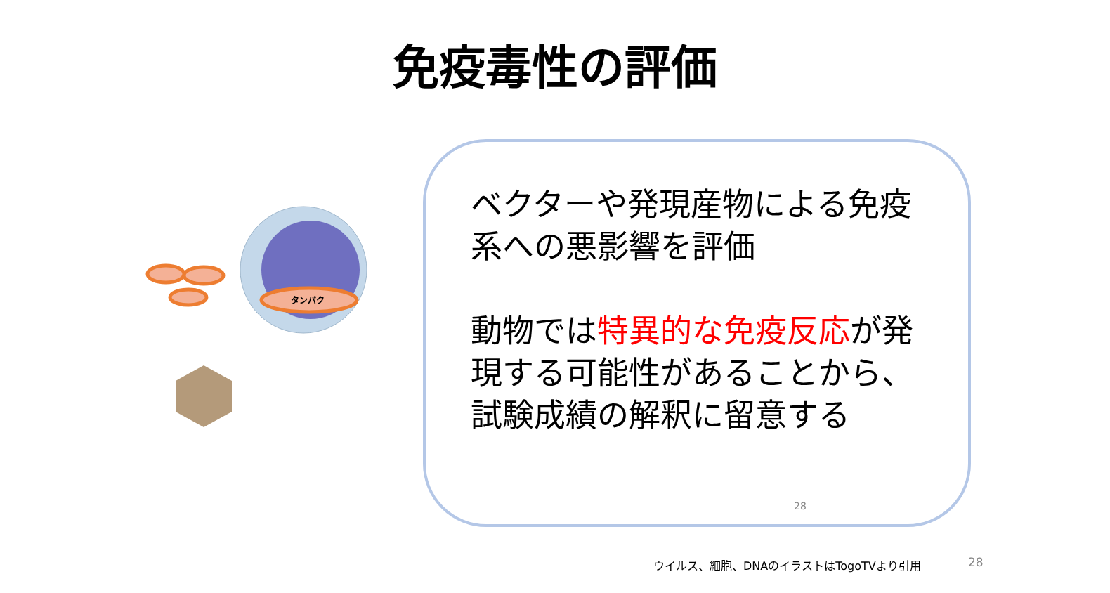免疫毒性の評価
タンパク
ベクターや発現産物による免疫系への悪影響を評価
動物では特異的な免疫反応が発現する可能性があることから、試験成績の解釈に留意する
28
ウイルス、細胞、DNAのイラストはTogoTVより引用
28